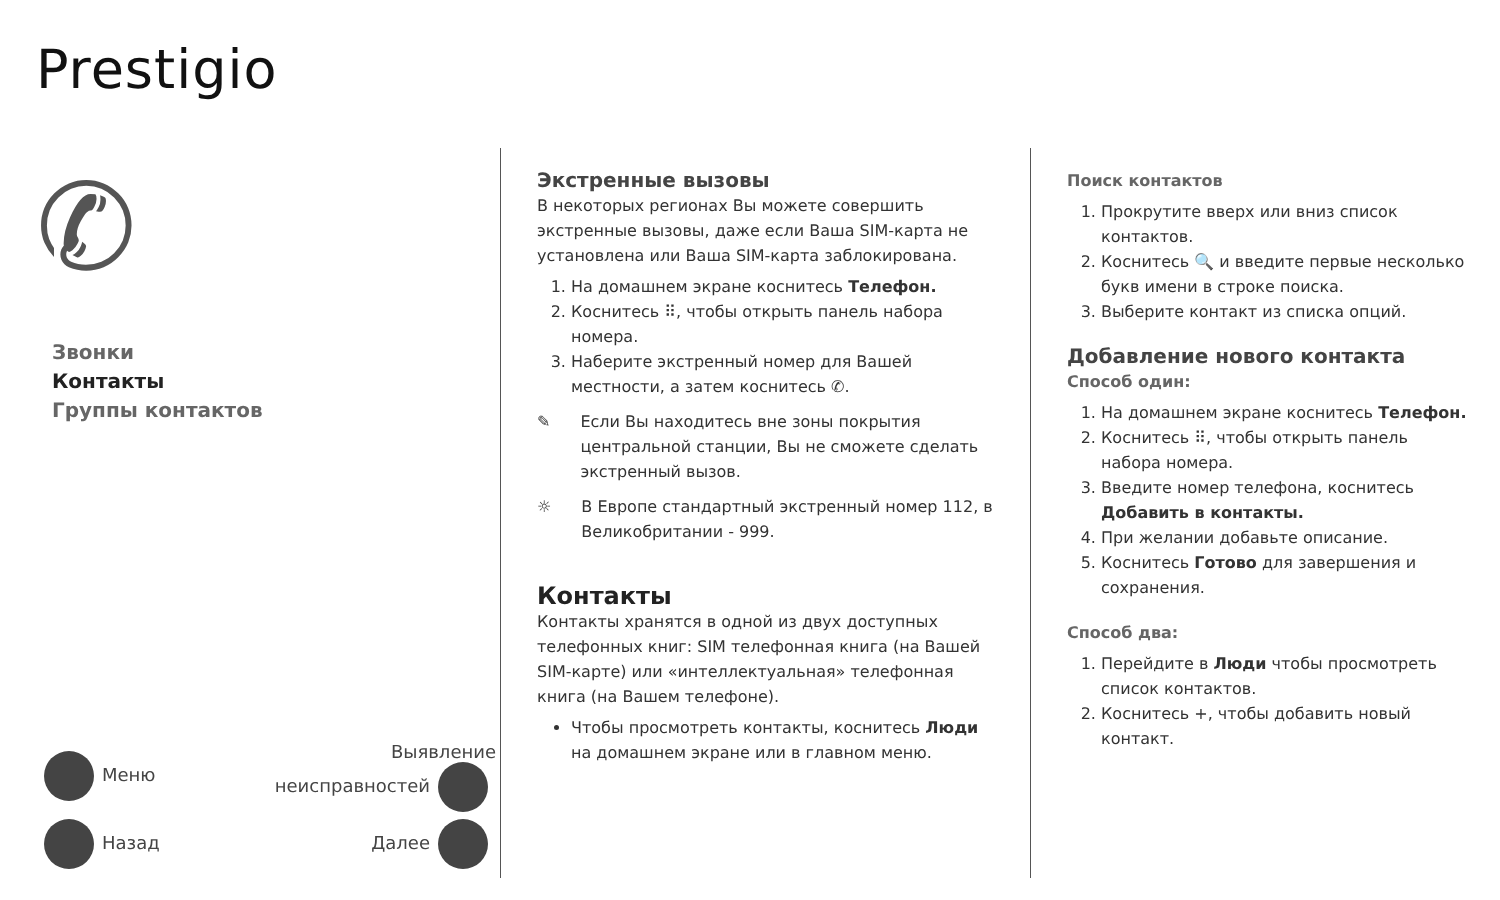Prestigio
✆
Звонки
Контакты
Группы контактов
Меню Выявление
неисправностей
Назад Далее
Экстренные вызовы
В некоторых регионах Вы можете совершить экстренные вызовы, даже если Ваша SIM-карта не установлена или Ваша SIM-карта заблокирована.
1. На домашнем экране коснитесь Телефон.
2. Коснитесь ⠿, чтобы открыть панель набора номера.
3. Наберите экстренный номер для Вашей местности, а затем коснитесь ✆.
✎ Если Вы находитесь вне зоны покрытия центральной станции, Вы не сможете сделать экстренный вызов.
☼ В Европе стандартный экстренный номер 112, в Великобритании - 999.
Контакты
Контакты хранятся в одной из двух доступных телефонных книг: SIM телефонная книга (на Вашей SIM-карте) или «интеллектуальная» телефонная книга (на Вашем телефоне).
Чтобы просмотреть контакты, коснитесь Люди на домашнем экране или в главном меню.
Поиск контактов
1. Прокрутите вверх или вниз список контактов.
2. Коснитесь 🔍 и введите первые несколько букв имени в строке поиска.
3. Выберите контакт из списка опций.
Добавление нового контакта
Способ один:
1. На домашнем экране коснитесь Телефон.
2. Коснитесь ⠿, чтобы открыть панель набора номера.
3. Введите номер телефона, коснитесь Добавить в контакты.
4. При желании добавьте описание.
5. Коснитесь Готово для завершения и сохранения.
Способ два:
1. Перейдите в Люди чтобы просмотреть список контактов.
2. Коснитесь +, чтобы добавить новый контакт.